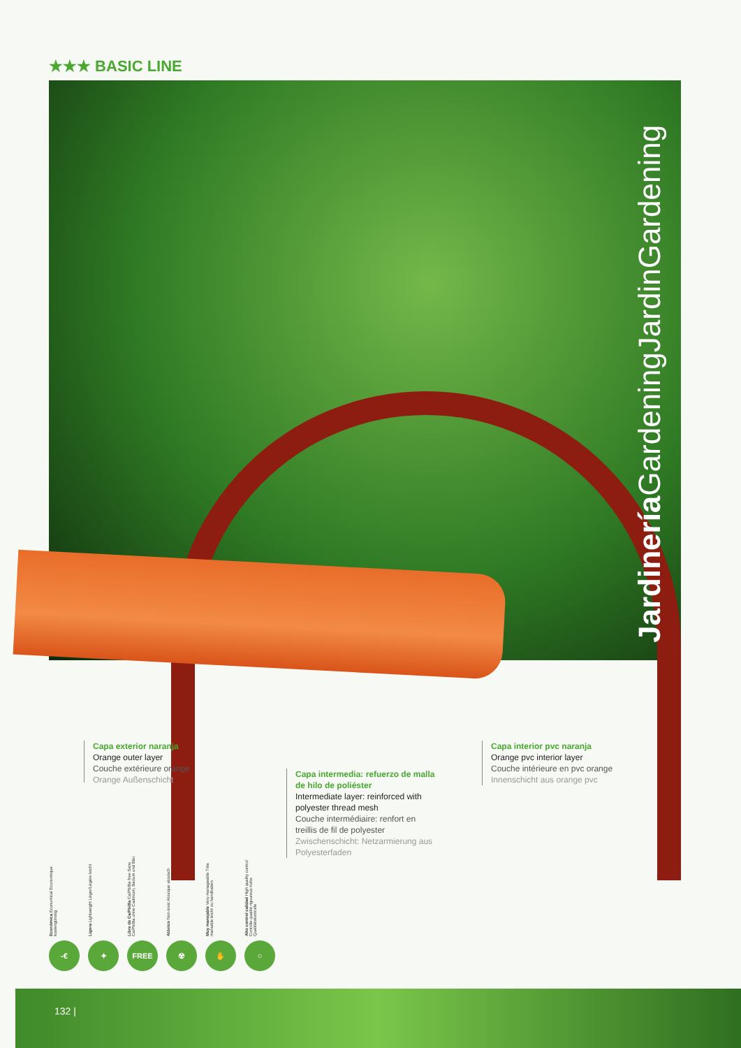★★★ BASIC LINE
Jardinería GardeningJardinGardening
Capa exterior naranja
Orange outer layer
Couche extérieure orange
Orange Außenschicht
Capa intermedia: refuerzo de malla de hilo de poliéster
Intermediate layer: reinforced with polyester thread mesh
Couche intermédiaire: renfort en treillis de fil de polyester
Zwischenschicht: Netzarmierung aus Polyesterfaden
Capa interior pvc naranja
Orange pvc interior layer
Couche intérieure en pvc orange
Innenschicht aus orange pvc
Económica Economical Economique kostengünstig
-€
Ligera Lightweight Léger/Légère leicht
✦
Libre de Ca/Pb/Ba Ca/Pb/Ba free Sans Ca/Pb/Ba ohne Cadmium, Barium und Blei
FREE
Atóxico Non-toxic Atoxique atoxisch
☢
Muy manejable Very manageable Très maniable leicht zu handhaben
✋
Alto control calidad High quality control Contrôle qualité rigoureux hohe Qualitätskontrolle
○
132 |